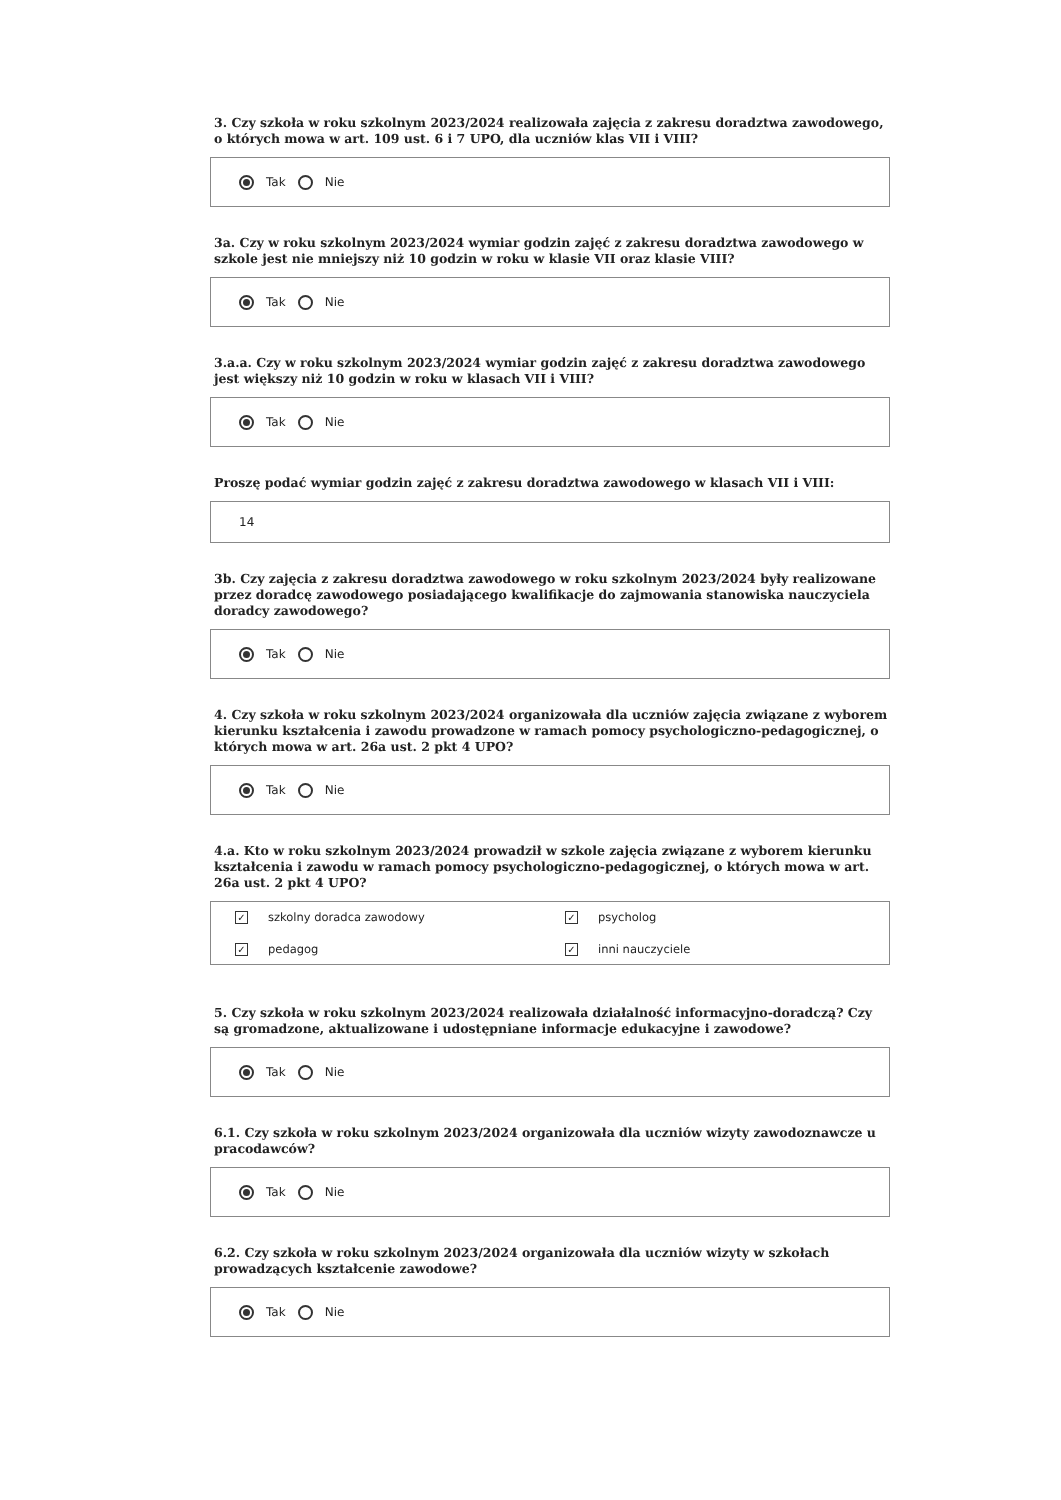3. Czy szkoła w roku szkolnym 2023/2024 realizowała zajęcia z zakresu doradztwa zawodowego, o których mowa w art. 109 ust. 6 i 7 UPO, dla uczniów klas VII i VIII?
Tak Nie
3a. Czy w roku szkolnym 2023/2024 wymiar godzin zajęć z zakresu doradztwa zawodowego w szkole jest nie mniejszy niż 10 godzin w roku w klasie VII oraz klasie VIII?
Tak Nie
3.a.a. Czy w roku szkolnym 2023/2024 wymiar godzin zajęć z zakresu doradztwa zawodowego jest większy niż 10 godzin w roku w klasach VII i VIII?
Tak Nie
Proszę podać wymiar godzin zajęć z zakresu doradztwa zawodowego w klasach VII i VIII:
14
3b. Czy zajęcia z zakresu doradztwa zawodowego w roku szkolnym 2023/2024 były realizowane przez doradcę zawodowego posiadającego kwalifikacje do zajmowania stanowiska nauczyciela doradcy zawodowego?
Tak Nie
4. Czy szkoła w roku szkolnym 2023/2024 organizowała dla uczniów zajęcia związane z wyborem kierunku kształcenia i zawodu prowadzone w ramach pomocy psychologiczno-pedagogicznej, o których mowa w art. 26a ust. 2 pkt 4 UPO?
Tak Nie
4.a. Kto w roku szkolnym 2023/2024 prowadził w szkole zajęcia związane z wyborem kierunku kształcenia i zawodu w ramach pomocy psychologiczno-pedagogicznej, o których mowa w art. 26a ust. 2 pkt 4 UPO?
✓ szkolny doradca zawodowy
✓ psycholog
✓ pedagog
✓ inni nauczyciele
5. Czy szkoła w roku szkolnym 2023/2024 realizowała działalność informacyjno-doradczą? Czy są gromadzone, aktualizowane i udostępniane informacje edukacyjne i zawodowe?
Tak Nie
6.1. Czy szkoła w roku szkolnym 2023/2024 organizowała dla uczniów wizyty zawodoznawcze u pracodawców?
Tak Nie
6.2. Czy szkoła w roku szkolnym 2023/2024 organizowała dla uczniów wizyty w szkołach prowadzących kształcenie zawodowe?
Tak Nie